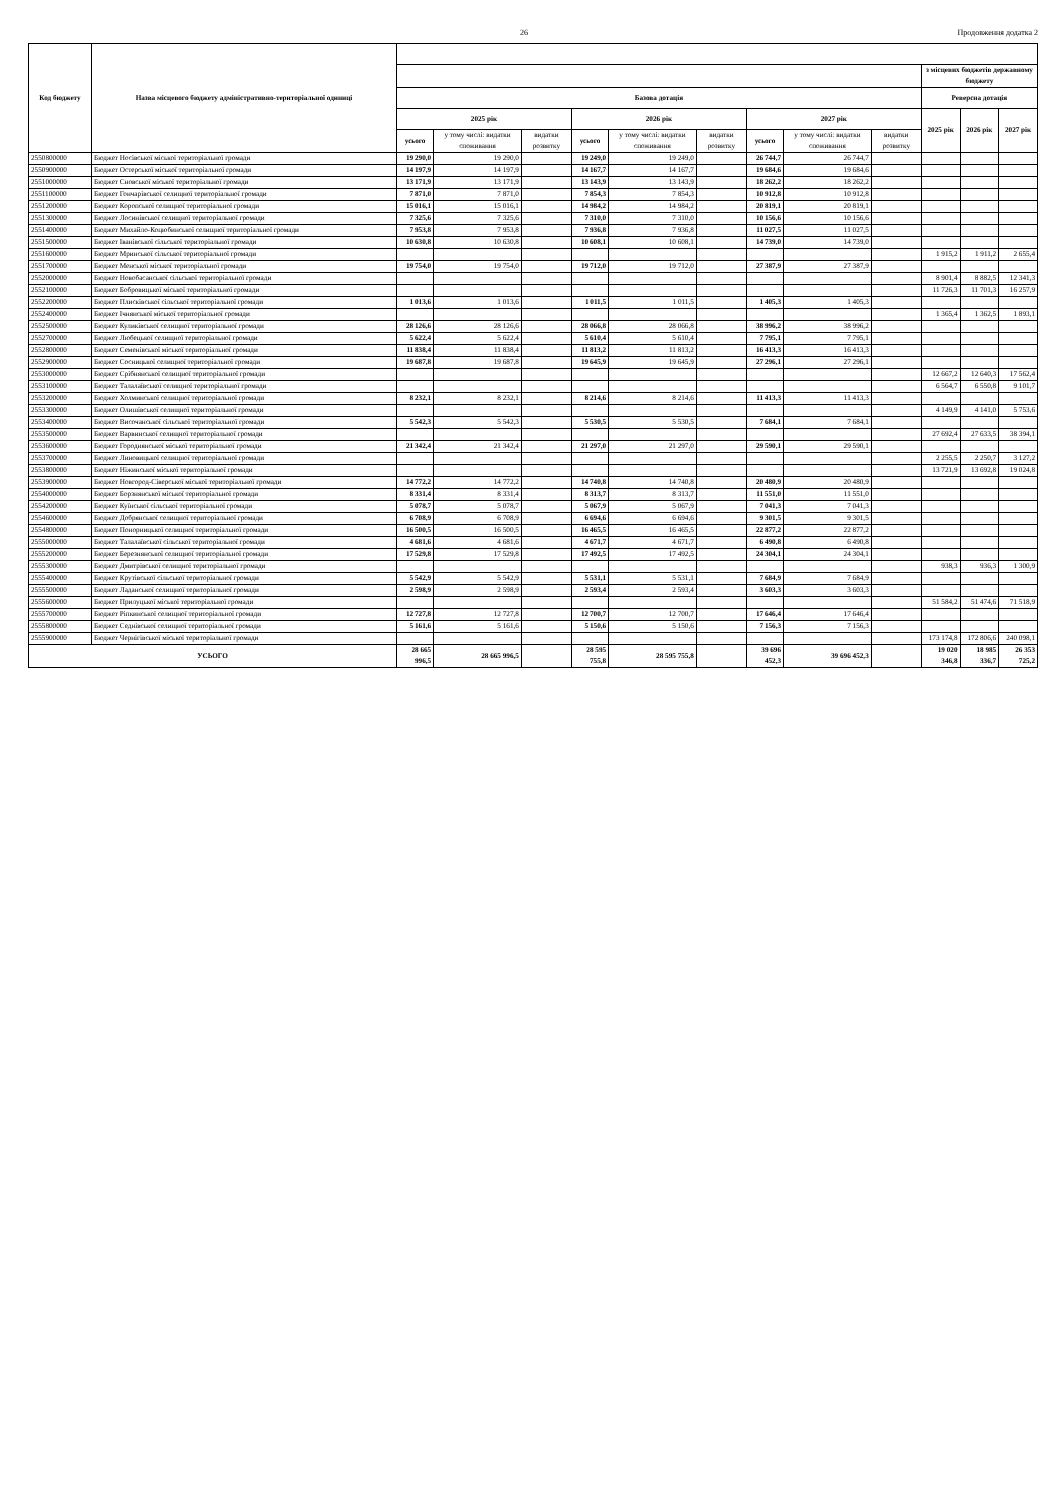26 Продовження додатка 2
| Код бюджету | Назва місцевого бюджету адміністративно-територіальної одиниці | | | | | | | | | | | | |
| --- | --- | --- | --- | --- | --- | --- | --- | --- | --- | --- | --- | --- | --- |
| | | | | | | | | | | | з місцевих бюджетів державному бюджету | | |
| | | Базова дотація | | | | | | | | | Реверсна дотація | | |
| | | 2025 рік | | | 2026 рік | | | 2027 рік | | | 2025 рік | 2026 рік | 2027 рік |
| | | усього | у тому числі: видатки споживання | видатки розвитку | усього | у тому числі: видатки споживання | видатки розвитку | усього | у тому числі: видатки споживання | видатки розвитку | | | |
| 2550800000 | Бюджет Носівської міської територіальної громади | 19 290,0 | 19 290,0 | | 19 249,0 | 19 249,0 | | 26 744,7 | 26 744,7 | | | | |
| 2550900000 | Бюджет Остерської міської територіальної громади | 14 197,9 | 14 197,9 | | 14 167,7 | 14 167,7 | | 19 684,6 | 19 684,6 | | | | |
| 2551000000 | Бюджет Сновської міської територіальної громади | 13 171,9 | 13 171,9 | | 13 143,9 | 13 143,9 | | 18 262,2 | 18 262,2 | | | | |
| 2551100000 | Бюджет Гончарівської селищної територіальної громади | 7 871,0 | 7 871,0 | | 7 854,3 | 7 854,3 | | 10 912,8 | 10 912,8 | | | | |
| 2551200000 | Бюджет Коропської селищної територіальної громади | 15 016,1 | 15 016,1 | | 14 984,2 | 14 984,2 | | 20 819,1 | 20 819,1 | | | | |
| 2551300000 | Бюджет Лосинівської селищної територіальної громади | 7 325,6 | 7 325,6 | | 7 310,0 | 7 310,0 | | 10 156,6 | 10 156,6 | | | | |
| 2551400000 | Бюджет Михайло-Коцюбинської селищної територіальної громади | 7 953,8 | 7 953,8 | | 7 936,8 | 7 936,8 | | 11 027,5 | 11 027,5 | | | | |
| 2551500000 | Бюджет Іванівської сільської територіальної громади | 10 630,8 | 10 630,8 | | 10 608,1 | 10 608,1 | | 14 739,0 | 14 739,0 | | | | |
| 2551600000 | Бюджет Мринської сільської територіальної громади | | | | | | | | | | 1 915,2 | 1 911,2 | 2 655,4 |
| 2551700000 | Бюджет Менської міської територіальної громади | 19 754,0 | 19 754,0 | | 19 712,0 | 19 712,0 | | 27 387,9 | 27 387,9 | | | | |
| 2552000000 | Бюджет Новобасанської сільської територіальної громади | | | | | | | | | | 8 901,4 | 8 882,5 | 12 341,3 |
| 2552100000 | Бюджет Бобровицької міської територіальної громади | | | | | | | | | | 11 726,3 | 11 701,3 | 16 257,9 |
| 2552200000 | Бюджет Плисківської сільської територіальної громади | 1 013,6 | 1 013,6 | | 1 011,5 | 1 011,5 | | 1 405,3 | 1 405,3 | | | | |
| 2552400000 | Бюджет Ічнянської міської територіальної громади | | | | | | | | | | 1 365,4 | 1 362,5 | 1 893,1 |
| 2552500000 | Бюджет Куликівської селищної територіальної громади | 28 126,6 | 28 126,6 | | 28 066,8 | 28 066,8 | | 38 996,2 | 38 996,2 | | | | |
| 2552700000 | Бюджет Любецької селищної територіальної громади | 5 622,4 | 5 622,4 | | 5 610,4 | 5 610,4 | | 7 795,1 | 7 795,1 | | | | |
| 2552800000 | Бюджет Семенівської міської територіальної громади | 11 838,4 | 11 838,4 | | 11 813,2 | 11 813,2 | | 16 413,3 | 16 413,3 | | | | |
| 2552900000 | Бюджет Сосницької селищної територіальної громади | 19 687,8 | 19 687,8 | | 19 645,9 | 19 645,9 | | 27 296,1 | 27 296,1 | | | | |
| 2553000000 | Бюджет Срібнянської селищної територіальної громади | | | | | | | | | | 12 667,2 | 12 640,3 | 17 562,4 |
| 2553100000 | Бюджет Талалаївської селищної територіальної громади | | | | | | | | | | 6 564,7 | 6 550,8 | 9 101,7 |
| 2553200000 | Бюджет Холминської селищної територіальної громади | 8 232,1 | 8 232,1 | | 8 214,6 | 8 214,6 | | 11 413,3 | 11 413,3 | | | | |
| 2553300000 | Бюджет Олишівської селищної територіальної громади | | | | | | | | | | 4 149,9 | 4 141,0 | 5 753,6 |
| 2553400000 | Бюджет Височанської сільської територіальної громади | 5 542,3 | 5 542,3 | | 5 530,5 | 5 530,5 | | 7 684,1 | 7 684,1 | | | | |
| 2553500000 | Бюджет Варвинської селищної територіальної громади | | | | | | | | | | 27 692,4 | 27 633,5 | 38 394,1 |
| 2553600000 | Бюджет Городнянської міської територіальної громади | 21 342,4 | 21 342,4 | | 21 297,0 | 21 297,0 | | 29 590,1 | 29 590,1 | | | | |
| 2553700000 | Бюджет Линовицької селищної територіальної громади | | | | | | | | | | 2 255,5 | 2 250,7 | 3 127,2 |
| 2553800000 | Бюджет Ніжинської міської територіальної громади | | | | | | | | | | 13 721,9 | 13 692,8 | 19 024,8 |
| 2553900000 | Бюджет Новгород-Сіверської міської територіальної громади | 14 772,2 | 14 772,2 | | 14 740,8 | 14 740,8 | | 20 480,9 | 20 480,9 | | | | |
| 2554000000 | Бюджет Борзнянської міської територіальної громади | 8 331,4 | 8 331,4 | | 8 313,7 | 8 313,7 | | 11 551,0 | 11 551,0 | | | | |
| 2554200000 | Бюджет Куїнської сільської територіальної громади | 5 078,7 | 5 078,7 | | 5 067,9 | 5 067,9 | | 7 041,3 | 7 041,3 | | | | |
| 2554600000 | Бюджет Добрянської селищної територіальної громади | 6 708,9 | 6 708,9 | | 6 694,6 | 6 694,6 | | 9 301,5 | 9 301,5 | | | | |
| 2554800000 | Бюджет Понорницької селищної територіальної громади | 16 500,5 | 16 500,5 | | 16 465,5 | 16 465,5 | | 22 877,2 | 22 877,2 | | | | |
| 2555000000 | Бюджет Талалаївської сільської територіальної громади | 4 681,6 | 4 681,6 | | 4 671,7 | 4 671,7 | | 6 490,8 | 6 490,8 | | | | |
| 2555200000 | Бюджет Березнянської селищної територіальної громади | 17 529,8 | 17 529,8 | | 17 492,5 | 17 492,5 | | 24 304,1 | 24 304,1 | | | | |
| 2555300000 | Бюджет Дмитрівської селищної територіальної громади | | | | | | | | | | 938,3 | 936,3 | 1 300,9 |
| 2555400000 | Бюджет Крутівської сільської територіальної громади | 5 542,9 | 5 542,9 | | 5 531,1 | 5 531,1 | | 7 684,9 | 7 684,9 | | | | |
| 2555500000 | Бюджет Ладанської селищної територіальної громади | 2 598,9 | 2 598,9 | | 2 593,4 | 2 593,4 | | 3 603,3 | 3 603,3 | | | | |
| 2555600000 | Бюджет Прилуцької міської територіальної громади | | | | | | | | | | 51 584,2 | 51 474,6 | 71 518,9 |
| 2555700000 | Бюджет Ріпкинської селищної територіальної громади | 12 727,8 | 12 727,8 | | 12 700,7 | 12 700,7 | | 17 646,4 | 17 646,4 | | | | |
| 2555800000 | Бюджет Седнівської селищної територіальної громади | 5 161,6 | 5 161,6 | | 5 150,6 | 5 150,6 | | 7 156,3 | 7 156,3 | | | | |
| 2555900000 | Бюджет Чернігівської міської територіальної громади | | | | | | | | | | 173 174,8 | 172 806,6 | 240 098,1 |
| УСЬОГО | | 28 665 996,5 | 28 665 996,5 | | 28 595 755,8 | 28 595 755,8 | | 39 696 452,3 | 39 696 452,3 | | 19 020 346,8 | 18 985 336,7 | 26 353 725,2 |